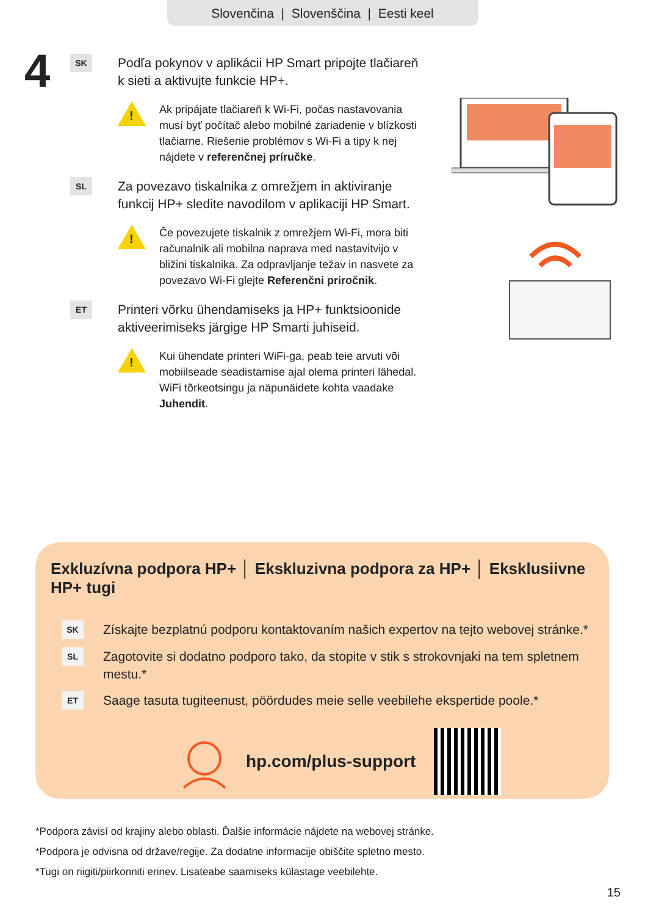Slovenčina | Slovenščina | Eesti keel
4
SK
Podľa pokynov v aplikácii HP Smart pripojte tlačiareň k sieti a aktivujte funkcie HP+.
!
Ak pripájate tlačiareň k Wi-Fi, počas nastavovania musí byť počítač alebo mobilné zariadenie v blízkosti tlačiarne. Riešenie problémov s Wi-Fi a tipy k nej nájdete v referenčnej príručke.
SL
Za povezavo tiskalnika z omrežjem in aktiviranje funkcij HP+ sledite navodilom v aplikaciji HP Smart.
!
Če povezujete tiskalnik z omrežjem Wi-Fi, mora biti računalnik ali mobilna naprava med nastavitvijo v bližini tiskalnika. Za odpravljanje težav in nasvete za povezavo Wi-Fi glejte Referenčni priročnik.
ET
Printeri võrku ühendamiseks ja HP+ funktsioonide aktiveerimiseks järgige HP Smarti juhiseid.
!
Kui ühendate printeri WiFi-ga, peab teie arvuti või mobiilseade seadistamise ajal olema printeri lähedal. WiFi tõrkeotsingu ja näpunäidete kohta vaadake Juhendit.
Exkluzívna podpora HP+ │ Ekskluzivna podpora za HP+ │ Eksklusiivne HP+ tugi
SK
Získajte bezplatnú podporu kontaktovaním našich expertov na tejto webovej stránke.*
SL
Zagotovite si dodatno podporo tako, da stopite v stik s strokovnjaki na tem spletnem mestu.*
ET
Saage tasuta tugiteenust, pöördudes meie selle veebilehe ekspertide poole.*
hp.com/plus-support
*Podpora závisí od krajiny alebo oblasti. Ďalšie informácie nájdete na webovej stránke.
*Podpora je odvisna od države/regije. Za dodatne informacije obiščite spletno mesto.
*Tugi on riigiti/piirkonniti erinev. Lisateabe saamiseks külastage veebilehte.
15